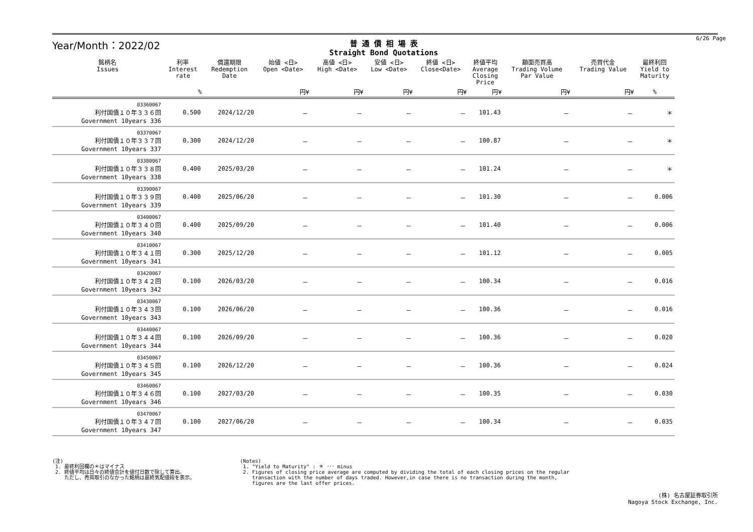Year/Month：2022/02
普 通 債 相 場 表
Straight Bond Quotations
6/26 Page
| 銘柄名 Issues | 利率 Interest rate | 償還期限 Redemption Date | 始値 <日> Open <Date> | 高値 <日> High <Date> | 安値 <日> Low <Date> | 終値 <日> Close<Date> | 終値平均 Average Closing Price | 額面売買高 Trading Volume Par Value | 売買代金 Trading Value | 最終利回 Yield to Maturity |
| --- | --- | --- | --- | --- | --- | --- | --- | --- | --- | --- |
| | % | | 円¥ | 円¥ | 円¥ | 円¥ | 円¥ | 円¥ | 円¥ | % |
| 03360067 利付国債１０年３３６回 Government 10years 336 | 0.500 | 2024/12/20 | － | － | － | － | 101.43 | － | － | ＊ |
| 03370067 利付国債１０年３３７回 Government 10years 337 | 0.300 | 2024/12/20 | － | － | － | － | 100.87 | － | － | ＊ |
| 03380067 利付国債１０年３３８回 Government 10years 338 | 0.400 | 2025/03/20 | － | － | － | － | 101.24 | － | － | ＊ |
| 03390067 利付国債１０年３３９回 Government 10years 339 | 0.400 | 2025/06/20 | － | － | － | － | 101.30 | － | － | 0.006 |
| 03400067 利付国債１０年３４０回 Government 10years 340 | 0.400 | 2025/09/20 | － | － | － | － | 101.40 | － | － | 0.006 |
| 03410067 利付国債１０年３４１回 Government 10years 341 | 0.300 | 2025/12/20 | － | － | － | － | 101.12 | － | － | 0.005 |
| 03420067 利付国債１０年３４２回 Government 10years 342 | 0.100 | 2026/03/20 | － | － | － | － | 100.34 | － | － | 0.016 |
| 03430067 利付国債１０年３４３回 Government 10years 343 | 0.100 | 2026/06/20 | － | － | － | － | 100.36 | － | － | 0.016 |
| 03440067 利付国債１０年３４４回 Government 10years 344 | 0.100 | 2026/09/20 | － | － | － | － | 100.36 | － | － | 0.020 |
| 03450067 利付国債１０年３４５回 Government 10years 345 | 0.100 | 2026/12/20 | － | － | － | － | 100.36 | － | － | 0.024 |
| 03460067 利付国債１０年３４６回 Government 10years 346 | 0.100 | 2027/03/20 | － | － | － | － | 100.35 | － | － | 0.030 |
| 03470067 利付国債１０年３４７回 Government 10years 347 | 0.100 | 2027/06/20 | － | － | － | － | 100.34 | － | － | 0.035 |
(注)
1. 最終利回欄の＊はマイナス
2. 終値平均は日々の終値合計を値付日数で除して算出。
ただし、売買取引のなかった銘柄は最終気配値段を表示。
(Notes)
1. "Yield to Maturity" : ＊ ･･･ minus
2. Figures of closing price average are computed by dividing the total of each closing prices on the regular
transaction with the number of days traded. However,in case there is no transaction during the month,
figures are the last offer prices.
(株) 名古屋証券取引所
Nagoya Stock Exchange, Inc.